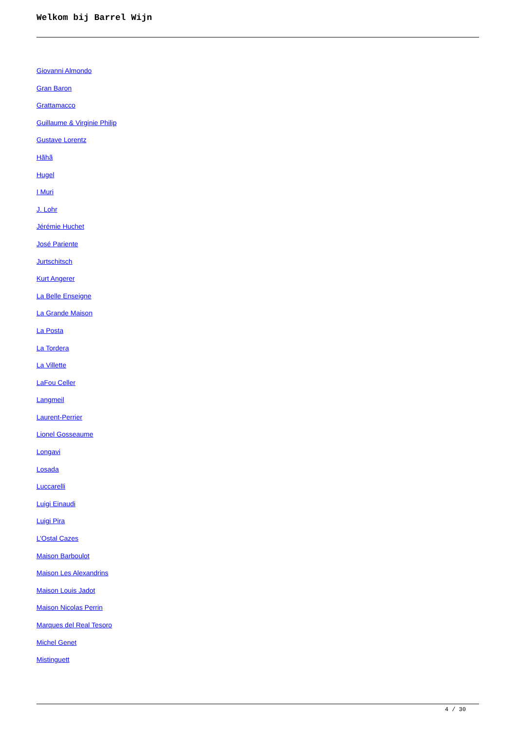Welkom bij Barrel Wijn
Giovanni Almondo
Gran Baron
Grattamacco
Guillaume & Virginie Philip
Gustave Lorentz
Hãhã
Hugel
I Muri
J. Lohr
Jérémie Huchet
José Pariente
Jurtschitsch
Kurt Angerer
La Belle Enseigne
La Grande Maison
La Posta
La Tordera
La Villette
LaFou Celler
Langmeil
Laurent-Perrier
Lionel Gosseaume
Longavi
Losada
Luccarelli
Luigi Einaudi
Luigi Pira
L’Ostal Cazes
Maison Barboulot
Maison Les Alexandrins
Maison Louis Jadot
Maison Nicolas Perrin
Marques del Real Tesoro
Michel Genet
Mistinguett
4 / 30